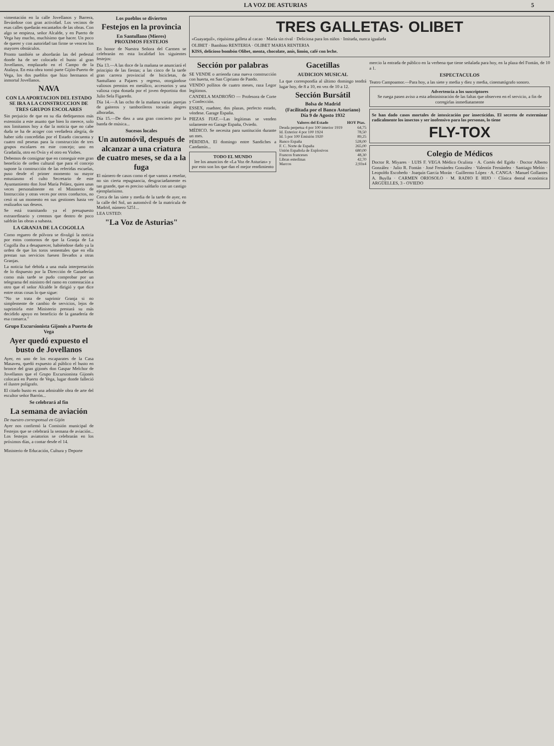LA VOZ DE ASTURIAS 5
vimentación en la calle Jovellanos y Barrera, llevándose con gran actividad. Los vecinos de esas calles quedarán encantados de las obras. Con algo se empieza, señor Alcalde, y en Puerto de Vega hay mucho, muchísimo que hacer. Un poco de querer y con autoridad tan firme se vencen los mayores obstáculos.
Pronto también se abordarán las del pedestal donde ha de ser colocado el busto al gran Jovellanos, emplazado en el Campo de la Atalaya. En esta obra tomó parte Gijón-Puerto de Vega, los dos pueblos que hizo hermanos el inmortal Jovellanos.
NAVA
CON LA APORTACION DEL ESTADO SE IRA A LA CONSTRUCCION DE TRES GRUPOS ESCOLARES
Sin perjuicio de que en su día dediquemos más extensión a este asunto que bien lo merece, solo nos limitamos hoy a dar la noticia que no cabe duda se ha de acoger con verdadera alegría, de haber sido concedidas por el Estado cincuenta y cuatro mil pesetas para la construcción de tres grupos escolares en este concejo; uno en Gradatila, otro en Ovín y el otro en Viobes.
Debemos de consignar que en conseguir este gran beneficio de orden cultural que para el concejo supone la construcción de las referidas escuelas, puso desde el primer momento su mayor entusiasmo el culto Secretario de este Ayuntamiento don José María Peláez, quien unas veces personalmente en el Ministerio de Instrucción y otras veces por otros conductos, no cesó ni un momento en sus gestiones hasta ver realizados sus deseos.
Se está tramitando ya el presupuesto extraordinario y creemos que dentro de poco saldrán las obras a subasta.
LA GRANJA DE LA COGOLLA
Como reguero de pólvora se divulgó la noticia por estos contornos de que la Granja de La Cogolla iba a desaparecer, habiéndose dado ya la orden de que los toros sementales que en ella prestan sus servicios fuesen llevados a otras Granjas.
La noticia fué debida a una mala interpretación de lo dispuesto por la Dirección de Ganaderías como más tarde se pudo comprobar por un telegrama del ministro del ramo en contestación a otro que el señor Alcalde le dirigió y que dice entre otras cosas lo que sigue:
"No se trata de suprimir Granja si no simplemente de cambio de servicios, lejos de suprimirla este Ministerio prestará su más decidido apoyo en beneficio de la ganadería de esa comarca."
Grupo Excursionista Gijonés a Puerto de Vega
Ayer quedó expuesto el busto de Jovellanos
Ayer, en uno de los escaparates de la Casa Masaveu, quedó expuesto al público el busto en bronce del gran gijonés don Gaspar Melchor de Jovellanos que el Grupo Excursionista Gijonés colocará en Puerto de Vega, lugar donde falleció el ilustre polígrafo.
El citado busto es una admirable obra de arte del escultor señor Barrón...
Se celebrará al fin
La semana de aviación
De nuestro corresponsal en Gijón
Ayer nos confirmó la Comisión municipal de Festejos que se celebrará la semana de aviación... Los festejos aviatorios se celebrarán en los próximos días, a contar desde el 14.
Los pueblos se divierten
Festejos en la provincia
En Santullano (Mieres)
PROXIMOS FESTEJOS
En honor de Nuestra Señora del Carmen se celebrarán en esta localidad los siguientes festejos:
Día 13.—A las doce de la mañana se anunciará el principio de las fiestas; a las cinco de la tarde gran carrera provincial de bicicletas, de Santullano a Pajares y regreso, otorgándose valiosos premios en metálico, accesorios y una valiosa copa donada por el joven deportista don Julio Sela Figaredo.
Día 14.—A las ocho de la mañana varias parejas de gaiteros y tamborileros tocarán alegres alboradas.
Día 15.—De diez a una gran concierto por la banda de música...
Sucesos locales
Un automóvil, después de alcanzar a una criatura de cuatro meses, se da a la fuga
El número de casos como el que vamos a reseñar, no sin cierta repugnancia, desgraciadamente es tan grande, que es preciso saldarlo con un castigo ejemplarísimo.
Cerca de las siete y media de la tarde de ayer, en la calle del Sol, un automóvil de la matrícula de Madrid, número 5251...
LEA USTED:
"La Voz de Asturias"
TRES GALLETAS· OLIBET
«Guayaquil», riquísima galleta al cacao · María sin rival · Deliciosa para los niños · Imitada, nunca igualada
OLIBET · Bambino RENTERIA · OLIBET MARIA RENTERIA
KISS, delicioso bombón Olibet, menta, chocolate, anís, limón, café con leche.
Sección por palabras
SE VENDE o arrienda casa nueva construcción con huerta, en San Cipriano de Pando.
VENDO pollitos de cuatro meses, raza Legor legítimos.
CANDELA MADROÑO — Profesora de Corte y Confección.
ESSEX, roadster, dos plazas, perfecto estado, véndese. Garage España.
PIEZAS FIAT.—Las legítimas se venden solamente en Garage España, Oviedo.
MÉDICO. Se necesita para sustitución durante un mes.
PÉRDIDA. El domingo entre Sandiches a Candamín...
TODO EL MUNDO
lee los anuncios de «La Voz de Asturias» y por esto son los que dan el mejor rendimiento
Gacetillas
AUDICION MUSICAL
La que correspondía al último domingo tendrá lugar hoy, de 8 a 10, en vez de 10 a 12.
Sección Bursátil
Bolsa de Madrid
(Facilitada por el Banco Asturiano)
Día 9 de Agosto 1932
| Valores del Estado | HOY Ptas. |
| --- | --- |
| Deuda perpetua 4 por 100 interior 1919 | 64,75 |
| Id. Exterior 4 por 100 1924 | 78,50 |
| Id. 5 por 100 Emisión 1920 | 89,25 |
| Banco España | 528,00 |
| F. C. Norte de España | 265,00 |
| Unión Española de Explosivos | 680,00 |
| Francos franceses | 48,30 |
| Libras esterlinas | 42,70 |
| Marcos | 2,93x4 |
mercio la entrada de público en la verbena que tiene señalada para hoy, en la plaza del Fontán, de 10 a 1.
ESPECTACULOS
Teatro Campoamor.—Para hoy, a las siete y media y diez y media, cinematógrafo sonoro.
Advertencia a los suscriptores
Se ruega pasen aviso a esta administración de las faltas que observen en el servicio, a fin de corregirlas inmediatamente
Se han dado casos mortales de intoxicación por insecticidas. El secreto de exterminar radicalmente los insectos y ser inofensivo para las personas, lo tiene
FLY-TOX
Colegio de Médicos
Doctor R. Miyares · LUIS F. VEGA Médico Oculista · A. Cortés del Egido · Doctor Alberto González · Julio R. Fontán · José Fernández González · Valentín Fernández · Santiago Melón · Leopoldo Escobedo · Joaquín García Morán · Guillermo López · A. CANGA · Manuel Gollantes A. Buylla · CARMEN ORIOSOLO · M. RADIO E HIJO · Clínica dental económica ARGÜELLES, 3 - OVIEDO
Ministerio de Educación, Cultura y Deporte